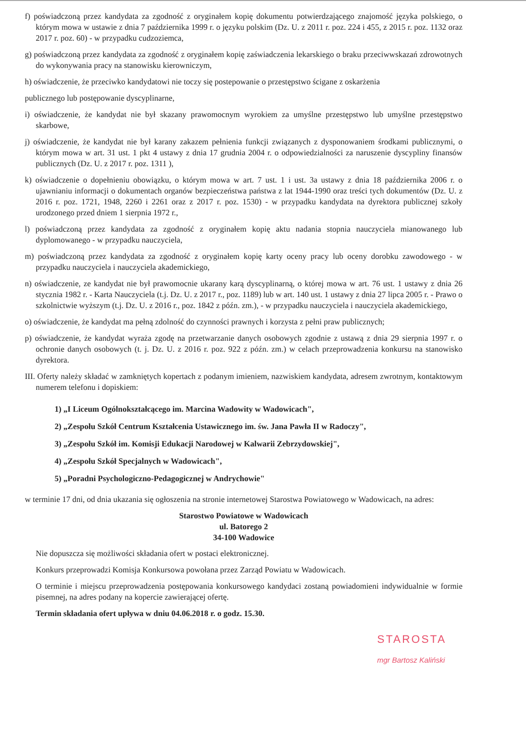f) poświadczoną przez kandydata za zgodność z oryginałem kopię dokumentu potwierdzającego znajomość języka polskiego, o którym mowa w ustawie z dnia 7 października 1999 r. o języku polskim (Dz. U. z 2011 r. poz. 224 i 455, z 2015 r. poz. 1132 oraz 2017 r. poz. 60) - w przypadku cudzoziemca,
g) poświadczoną przez kandydata za zgodność z oryginałem kopię zaświadczenia lekarskiego o braku przeciwwskazań zdrowotnych do wykonywania pracy na stanowisku kierowniczym,
h) oświadczenie, że przeciwko kandydatowi nie toczy się postepowanie o przestępstwo ścigane z oskarżenia
publicznego lub postępowanie dyscyplinarne,
i) oświadczenie, że kandydat nie był skazany prawomocnym wyrokiem za umyślne przestępstwo lub umyślne przestępstwo skarbowe,
j) oświadczenie, że kandydat nie był karany zakazem pełnienia funkcji związanych z dysponowaniem środkami publicznymi, o którym mowa w art. 31 ust. 1 pkt 4 ustawy z dnia 17 grudnia 2004 r. o odpowiedzialności za naruszenie dyscypliny finansów publicznych (Dz. U. z 2017 r. poz. 1311 ),
k) oświadczenie o dopełnieniu obowiązku, o którym mowa w art. 7 ust. 1 i ust. 3a ustawy z dnia 18 października 2006 r. o ujawnianiu informacji o dokumentach organów bezpieczeństwa państwa z lat 1944-1990 oraz treści tych dokumentów (Dz. U. z 2016 r. poz. 1721, 1948, 2260 i 2261 oraz z 2017 r. poz. 1530) - w przypadku kandydata na dyrektora publicznej szkoły urodzonego przed dniem 1 sierpnia 1972 r.,
l) poświadczoną przez kandydata za zgodność z oryginałem kopię aktu nadania stopnia nauczyciela mianowanego lub dyplomowanego - w przypadku nauczyciela,
m) poświadczoną przez kandydata za zgodność z oryginałem kopię karty oceny pracy lub oceny dorobku zawodowego - w przypadku nauczyciela i nauczyciela akademickiego,
n) oświadczenie, ze kandydat nie był prawomocnie ukarany karą dyscyplinarną, o której mowa w art. 76 ust. 1 ustawy z dnia 26 stycznia 1982 r. - Karta Nauczyciela (t.j. Dz. U. z 2017 r., poz. 1189) lub w art. 140 ust. 1 ustawy z dnia 27 lipca 2005 r. - Prawo o szkolnictwie wyższym (t.j. Dz. U. z 2016 r., poz. 1842 z późn. zm.), - w przypadku nauczyciela i nauczyciela akademickiego,
o) oświadczenie, że kandydat ma pełną zdolność do czynności prawnych i korzysta z pełni praw publicznych;
p) oświadczenie, że kandydat wyraża zgodę na przetwarzanie danych osobowych zgodnie z ustawą z dnia 29 sierpnia 1997 r. o ochronie danych osobowych (t. j. Dz. U. z 2016 r. poz. 922 z późn. zm.) w celach przeprowadzenia konkursu na stanowisko dyrektora.
III. Oferty należy składać w zamkniętych kopertach z podanym imieniem, nazwiskiem kandydata, adresem zwrotnym, kontaktowym numerem telefonu i dopiskiem:
1) „I Liceum Ogólnokształcącego im. Marcina Wadowity w Wadowicach",
2) „Zespołu Szkół Centrum Kształcenia Ustawicznego im. św. Jana Pawła II w Radoczy",
3) „Zespołu Szkół im. Komisji Edukacji Narodowej w Kalwarii Zebrzydowskiej",
4) „Zespołu Szkół Specjalnych w Wadowicach",
5) „Poradni Psychologiczno-Pedagogicznej w Andrychowie"
w terminie 17 dni, od dnia ukazania się ogłoszenia na stronie internetowej Starostwa Powiatowego w Wadowicach, na adres:
Starostwo Powiatowe w Wadowicach
ul. Batorego 2
34-100 Wadowice
Nie dopuszcza się możliwości składania ofert w postaci elektronicznej.
Konkurs przeprowadzi Komisja Konkursowa powołana przez Zarząd Powiatu w Wadowicach.
O terminie i miejscu przeprowadzenia postępowania konkursowego kandydaci zostaną powiadomieni indywidualnie w formie pisemnej, na adres podany na kopercie zawierającej ofertę.
Termin składania ofert upływa w dniu 04.06.2018 r. o godz. 15.30.
STAROSTA
mgr Bartosz Kaliński